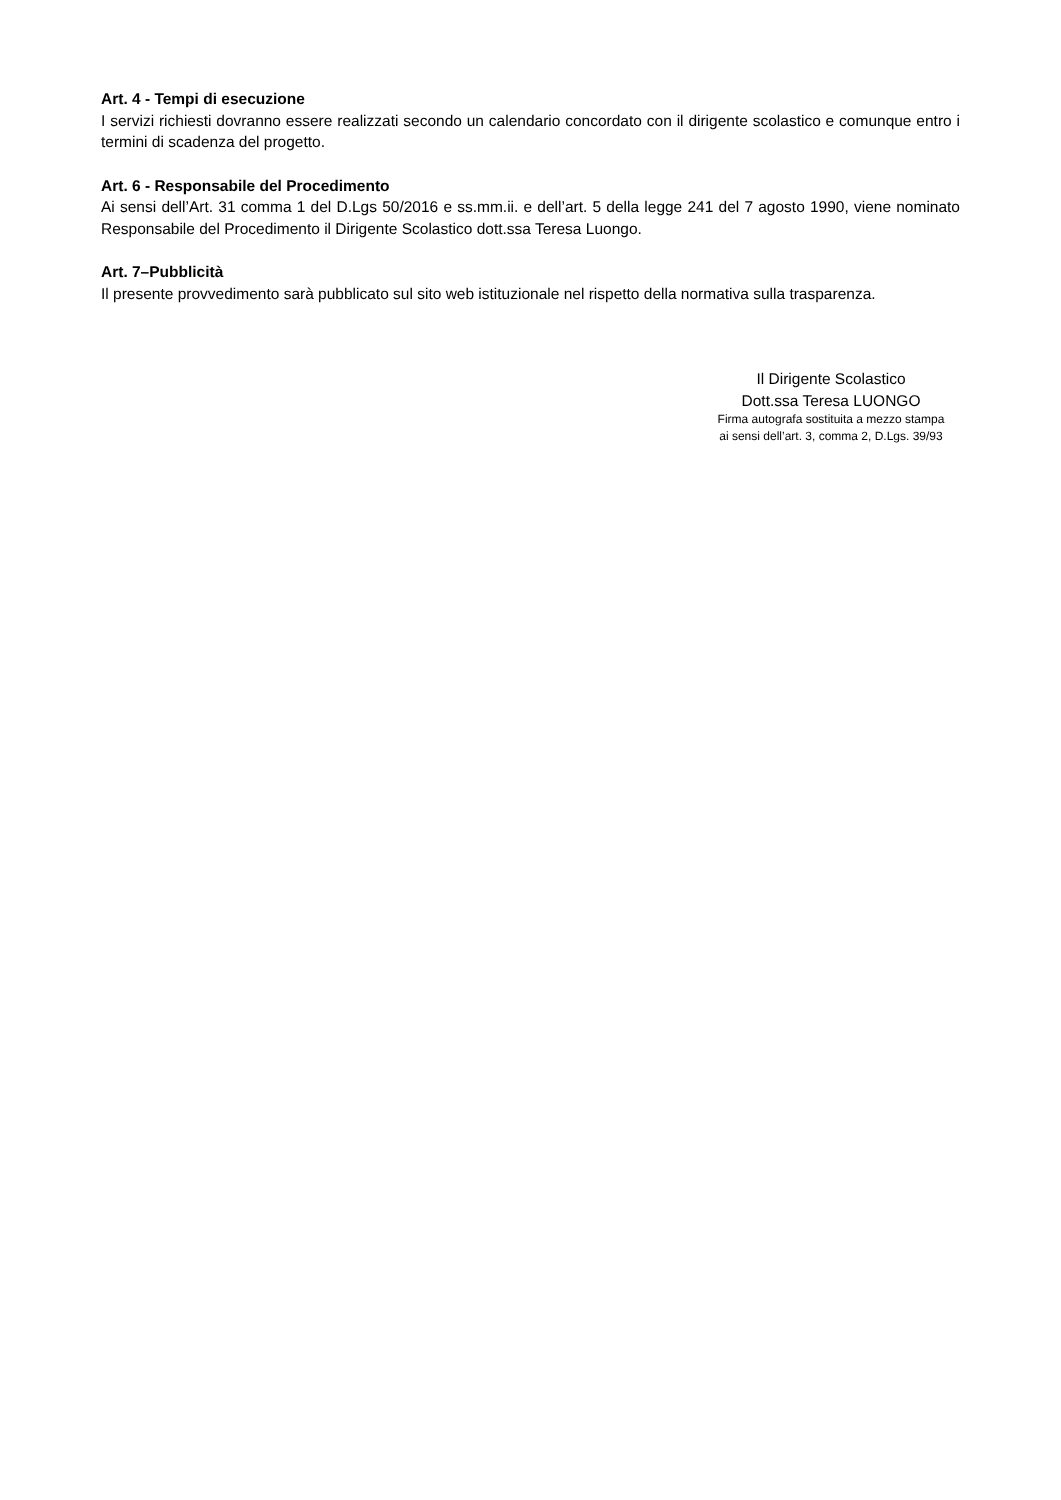Art. 4 - Tempi di esecuzione
I servizi richiesti dovranno essere realizzati secondo un calendario concordato con il dirigente scolastico e comunque entro i termini di scadenza del progetto.
Art. 6 - Responsabile del Procedimento
Ai sensi dell’Art. 31 comma 1 del D.Lgs 50/2016 e ss.mm.ii. e dell’art. 5 della legge 241 del 7 agosto 1990, viene nominato Responsabile del Procedimento il Dirigente Scolastico dott.ssa Teresa Luongo.
Art. 7–Pubblicità
Il presente provvedimento sarà pubblicato sul sito web istituzionale nel rispetto della normativa sulla trasparenza.
Il Dirigente Scolastico
Dott.ssa Teresa LUONGO
Firma autografa sostituita a mezzo stampa
ai sensi dell’art. 3, comma 2, D.Lgs. 39/93